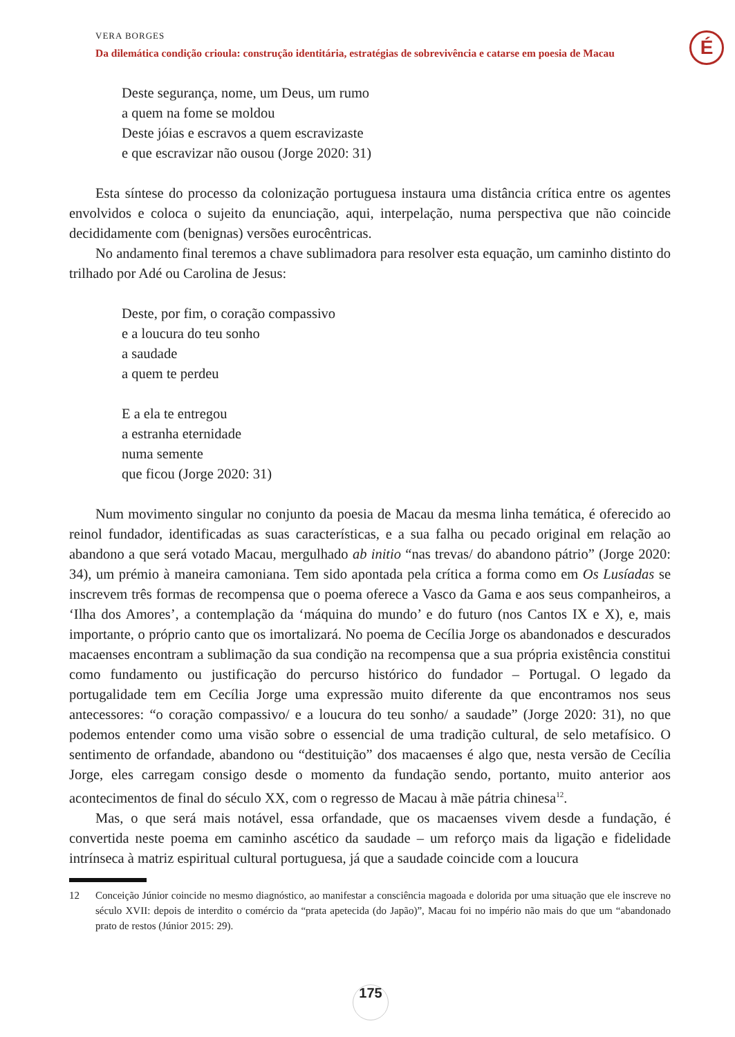VERA BORGES
Da dilemática condição crioula: construção identitária, estratégias de sobrevivência e catarse em poesia de Macau
É
Deste segurança, nome, um Deus, um rumo
a quem na fome se moldou
Deste jóias e escravos a quem escravizaste
e que escravizar não ousou (Jorge 2020: 31)
Esta síntese do processo da colonização portuguesa instaura uma distância crítica entre os agentes envolvidos e coloca o sujeito da enunciação, aqui, interpelação, numa perspectiva que não coincide decididamente com (benignas) versões eurocêntricas.
No andamento final teremos a chave sublimadora para resolver esta equação, um caminho distinto do trilhado por Adé ou Carolina de Jesus:
Deste, por fim, o coração compassivo
e a loucura do teu sonho
a saudade
a quem te perdeu
E a ela te entregou
a estranha eternidade
numa semente
que ficou (Jorge 2020: 31)
Num movimento singular no conjunto da poesia de Macau da mesma linha temática, é oferecido ao reinol fundador, identificadas as suas características, e a sua falha ou pecado original em relação ao abandono a que será votado Macau, mergulhado ab initio “nas trevas/ do abandono pátrio” (Jorge 2020: 34), um prémio à maneira camoniana. Tem sido apontada pela crítica a forma como em Os Lusíadas se inscrevem três formas de recompensa que o poema oferece a Vasco da Gama e aos seus companheiros, a ‘Ilha dos Amores’, a contemplação da ‘máquina do mundo’ e do futuro (nos Cantos IX e X), e, mais importante, o próprio canto que os imortalizará. No poema de Cecília Jorge os abandonados e descurados macaenses encontram a sublimação da sua condição na recompensa que a sua própria existência constitui como fundamento ou justificação do percurso histórico do fundador – Portugal. O legado da portugalidade tem em Cecília Jorge uma expressão muito diferente da que encontramos nos seus antecessores: “o coração compassivo/ e a loucura do teu sonho/ a saudade” (Jorge 2020: 31), no que podemos entender como uma visão sobre o essencial de uma tradição cultural, de selo metafísico. O sentimento de orfandade, abandono ou “destituição” dos macaenses é algo que, nesta versão de Cecília Jorge, eles carregam consigo desde o momento da fundação sendo, portanto, muito anterior aos acontecimentos de final do século XX, com o regresso de Macau à mãe pátria chinesa<sup>12</sup>.
Mas, o que será mais notável, essa orfandade, que os macaenses vivem desde a fundação, é convertida neste poema em caminho ascético da saudade – um reforço mais da ligação e fidelidade intrínseca à matriz espiritual cultural portuguesa, já que a saudade coincide com a loucura
12 Conceição Júnior coincide no mesmo diagnóstico, ao manifestar a consciência magoada e dolorida por uma situação que ele inscreve no século XVII: depois de interdito o comércio da “prata apetecida (do Japão)”, Macau foi no império não mais do que um “abandonado prato de restos (Júnior 2015: 29).
175